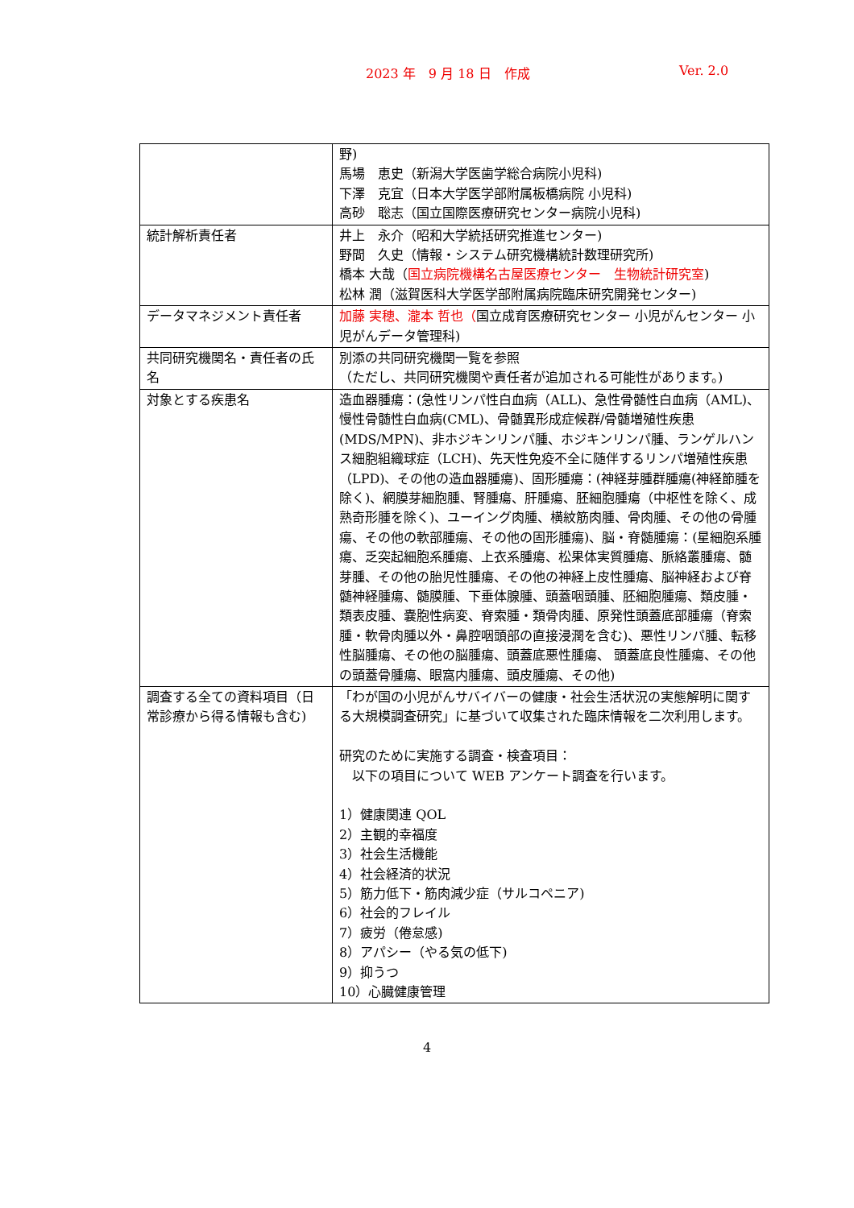2023 年　9 月 18 日　作成 Ver. 2.0
| | 野) 馬場 恵史（新潟大学医歯学総合病院小児科) 下澤 克宜（日本大学医学部附属板橋病院 小児科) 高砂 聡志（国立国際医療研究センター病院小児科) |
| 統計解析責任者 | 井上 永介（昭和大学統括研究推進センター) 野間 久史（情報・システム研究機構統計数理研究所) 橋本 大哉（ 国立病院機構名古屋医療センター 生物統計研究室 ) 松林 潤（滋賀医科大学医学部附属病院臨床研究開発センター) |
| データマネジメント責任者 | 加藤 実穂、瀧本 哲也（ 国立成育医療研究センター 小児がんセンター 小児がんデータ管理科) |
| 共同研究機関名・責任者の氏名 | 別添の共同研究機関一覧を参照 （ただし、共同研究機関や責任者が追加される可能性があります。) |
| 対象とする疾患名 | 造血器腫瘍：(急性リンパ性白血病（ALL)、急性骨髄性白血病（AML)、慢性骨髄性白血病(CML)、骨髄異形成症候群/骨髄増殖性疾患(MDS/MPN)、非ホジキンリンパ腫、ホジキンリンパ腫、ランゲルハンス細胞組織球症（LCH)、先天性免疫不全に随伴するリンパ増殖性疾患（LPD)、その他の造血器腫瘍)、固形腫瘍：(神経芽腫群腫瘍(神経節腫を除く)、網膜芽細胞腫、腎腫瘍、肝腫瘍、胚細胞腫瘍（中枢性を除く、成熟奇形腫を除く)、ユーイング肉腫、横紋筋肉腫、骨肉腫、その他の骨腫瘍、その他の軟部腫瘍、その他の固形腫瘍)、脳・脊髄腫瘍：(星細胞系腫瘍、乏突起細胞系腫瘍、上衣系腫瘍、松果体実質腫瘍、脈絡叢腫瘍、髄芽腫、その他の胎児性腫瘍、その他の神経上皮性腫瘍、脳神経および脊髄神経腫瘍、髄膜腫、下垂体腺腫、頭蓋咽頭腫、胚細胞腫瘍、類皮腫・類表皮腫、嚢胞性病変、脊索腫・類骨肉腫、原発性頭蓋底部腫瘍（脊索腫・軟骨肉腫以外・鼻腔咽頭部の直接浸潤を含む)、悪性リンパ腫、転移性脳腫瘍、その他の脳腫瘍、頭蓋底悪性腫瘍、 頭蓋底良性腫瘍、その他の頭蓋骨腫瘍、眼窩内腫瘍、頭皮腫瘍、その他) |
| 調査する全ての資料項目（日常診療から得る情報も含む) | 「わが国の小児がんサバイバーの健康・社会生活状況の実態解明に関する大規模調査研究」に基づいて収集された臨床情報を二次利用します。 研究のために実施する調査・検査項目： 以下の項目について WEB アンケート調査を行います。 1）健康関連 QOL 2）主観的幸福度 3）社会生活機能 4）社会経済的状況 5）筋力低下・筋肉減少症（サルコペニア) 6）社会的フレイル 7）疲労（倦怠感) 8）アパシー（やる気の低下) 9）抑うつ 10）心臓健康管理 |
4